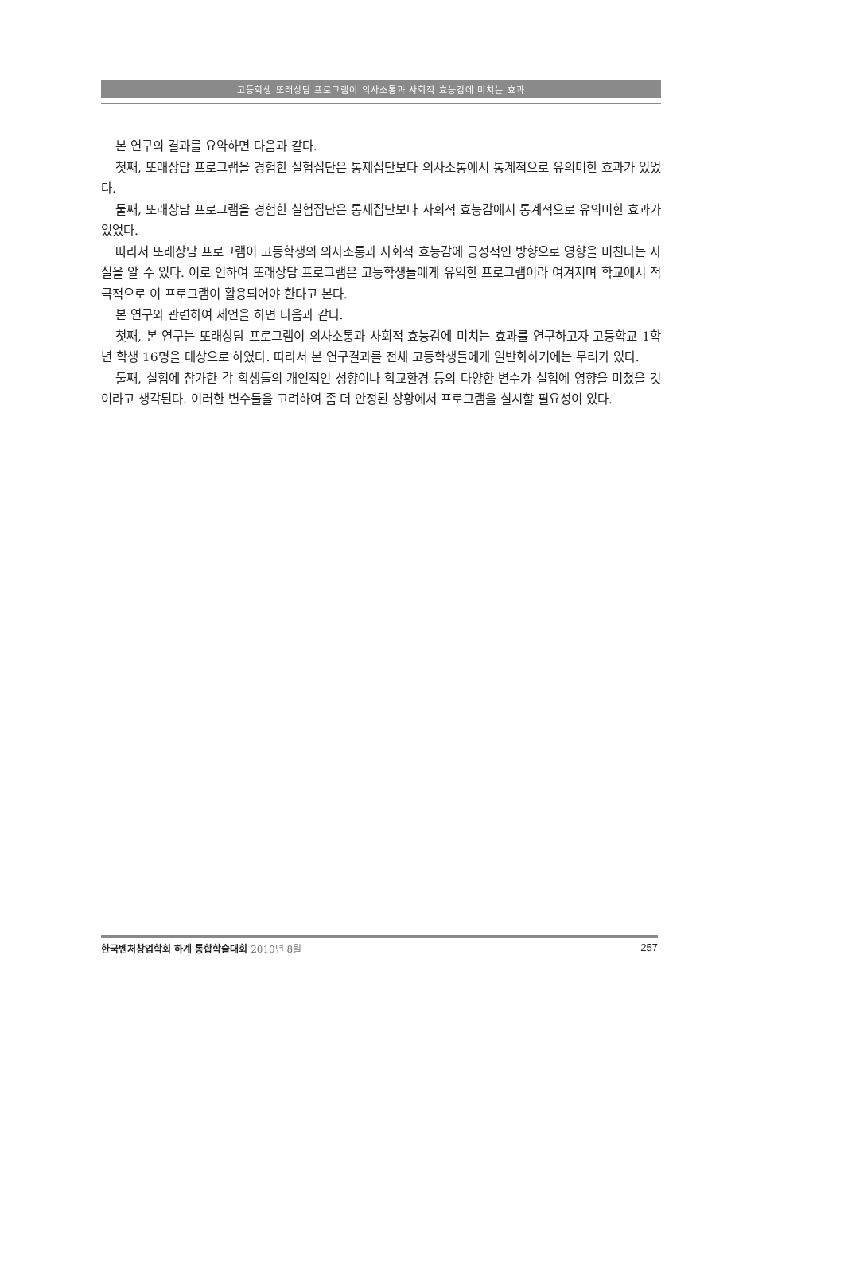고등학생 또래상담 프로그램이 의사소통과 사회적 효능감에 미치는 효과
본 연구의 결과를 요약하면 다음과 같다.
첫째, 또래상담 프로그램을 경험한 실험집단은 통제집단보다 의사소통에서 통계적으로 유의미한 효과가 있었다.
둘째, 또래상담 프로그램을 경험한 실험집단은 통제집단보다 사회적 효능감에서 통계적으로 유의미한 효과가 있었다.
따라서 또래상담 프로그램이 고등학생의 의사소통과 사회적 효능감에 긍정적인 방향으로 영향을 미친다는 사실을 알 수 있다. 이로 인하여 또래상담 프로그램은 고등학생들에게 유익한 프로그램이라 여겨지며 학교에서 적극적으로 이 프로그램이 활용되어야 한다고 본다.
본 연구와 관련하여 제언을 하면 다음과 같다.
첫째, 본 연구는 또래상담 프로그램이 의사소통과 사회적 효능감에 미치는 효과를 연구하고자 고등학교 1학년 학생 16명을 대상으로 하였다. 따라서 본 연구결과를 전체 고등학생들에게 일반화하기에는 무리가 있다.
둘째, 실험에 참가한 각 학생들의 개인적인 성향이나 학교환경 등의 다양한 변수가 실험에 영향을 미쳤을 것이라고 생각된다. 이러한 변수들을 고려하여 좀 더 안정된 상황에서 프로그램을 실시할 필요성이 있다.
한국벤처창업학회 하계 통합학술대회 2010년 8월 257